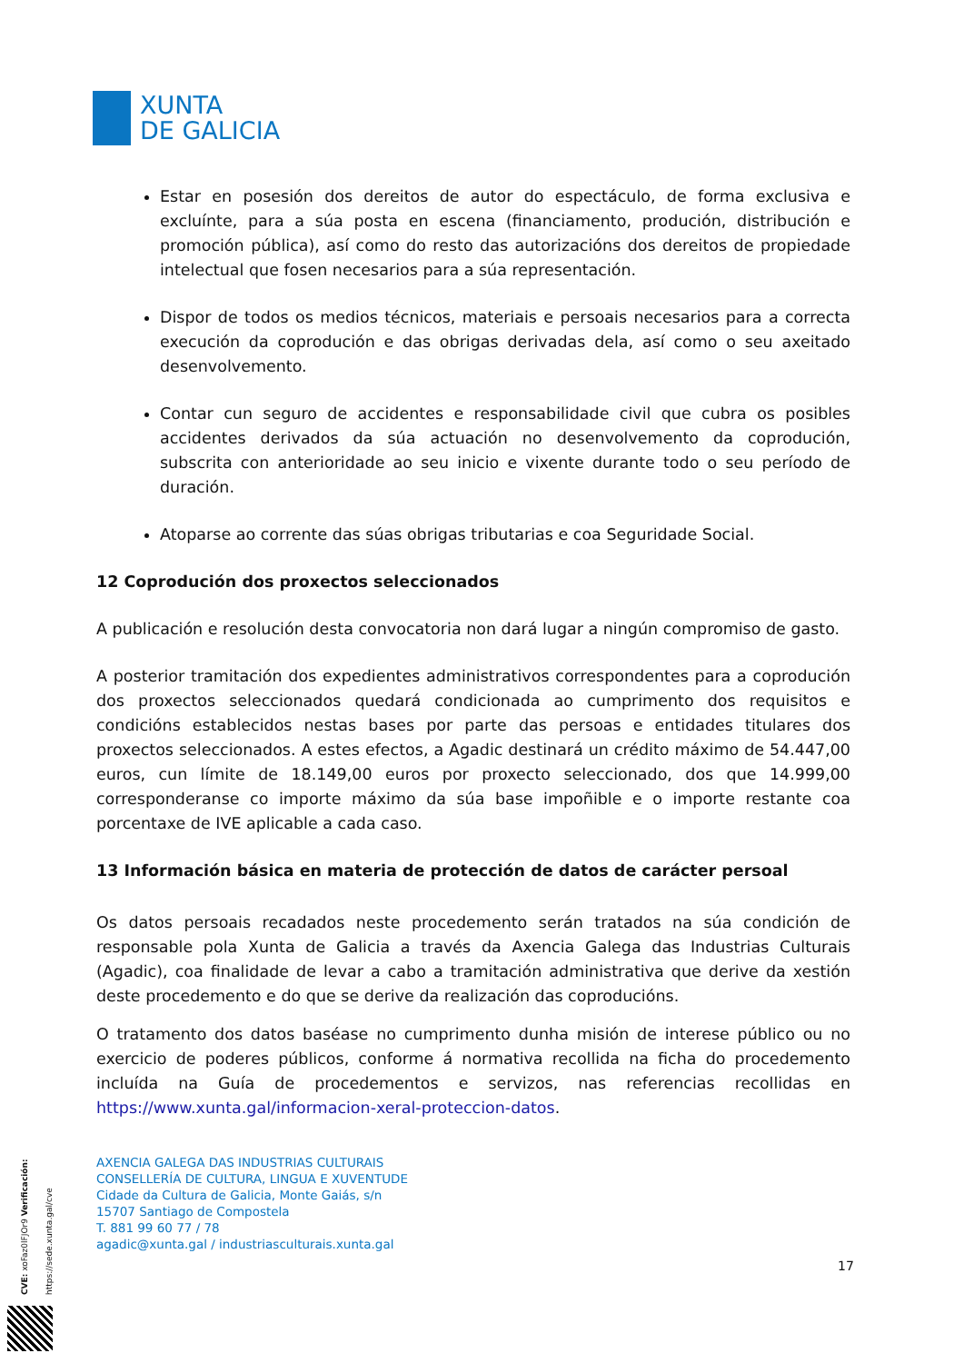XUNTA
DE GALICIA
Estar en posesión dos dereitos de autor do espectáculo, de forma exclusiva e excluínte, para a súa posta en escena (financiamento, produción, distribución e promoción pública), así como do resto das autorizacións dos dereitos de propiedade intelectual que fosen necesarios para a súa representación.
Dispor de todos os medios técnicos, materiais e persoais necesarios para a correcta execución da coprodución e das obrigas derivadas dela, así como o seu axeitado desenvolvemento.
Contar cun seguro de accidentes e responsabilidade civil que cubra os posibles accidentes derivados da súa actuación no desenvolvemento da coprodución, subscrita con anterioridade ao seu inicio e vixente durante todo o seu período de duración.
Atoparse ao corrente das súas obrigas tributarias e coa Seguridade Social.
12 Coprodución dos proxectos seleccionados
A publicación e resolución desta convocatoria non dará lugar a ningún compromiso de gasto.
A posterior tramitación dos expedientes administrativos correspondentes para a coprodución dos proxectos seleccionados quedará condicionada ao cumprimento dos requisitos e condicións establecidos nestas bases por parte das persoas e entidades titulares dos proxectos seleccionados. A estes efectos, a Agadic destinará un crédito máximo de 54.447,00 euros, cun límite de 18.149,00 euros por proxecto seleccionado, dos que 14.999,00 corresponderanse co importe máximo da súa base impoñible e o importe restante coa porcentaxe de IVE aplicable a cada caso.
13 Información básica en materia de protección de datos de carácter persoal
Os datos persoais recadados neste procedemento serán tratados na súa condición de responsable pola Xunta de Galicia a través da Axencia Galega das Industrias Culturais (Agadic), coa finalidade de levar a cabo a tramitación administrativa que derive da xestión deste procedemento e do que se derive da realización das coproducións.
O tratamento dos datos baséase no cumprimento dunha misión de interese público ou no exercicio de poderes públicos, conforme á normativa recollida na ficha do procedemento incluída na Guía de procedementos e servizos, nas referencias recollidas en https://www.xunta.gal/informacion-xeral-proteccion-datos.
AXENCIA GALEGA DAS INDUSTRIAS CULTURAIS
CONSELLERÍA DE CULTURA, LINGUA E XUVENTUDE
Cidade da Cultura de Galicia, Monte Gaiás, s/n
15707 Santiago de Compostela
T. 881 99 60 77 / 78
agadic@xunta.gal / industriasculturais.xunta.gal
17
CVE: xoFaz0lFJOr9 Verificación: https://sede.xunta.gal/cve